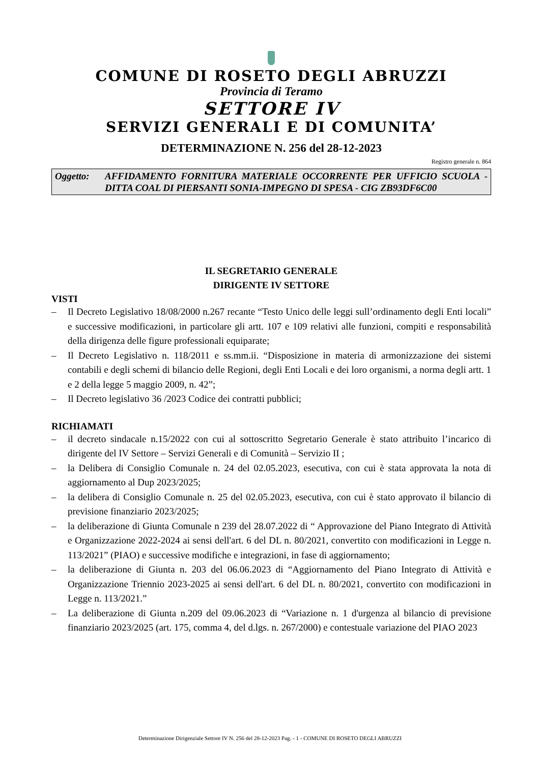COMUNE DI ROSETO DEGLI ABRUZZI
Provincia di Teramo
SETTORE IV
SERVIZI GENERALI E DI COMUNITA’
DETERMINAZIONE N. 256 del 28-12-2023
Registro generale n. 864
Oggetto: AFFIDAMENTO FORNITURA MATERIALE OCCORRENTE PER UFFICIO SCUOLA - DITTA COAL DI PIERSANTI SONIA-IMPEGNO DI SPESA - CIG ZB93DF6C00
IL SEGRETARIO GENERALE
DIRIGENTE IV SETTORE
VISTI
– Il Decreto Legislativo 18/08/2000 n.267 recante “Testo Unico delle leggi sull’ordinamento degli Enti locali” e successive modificazioni, in particolare gli artt. 107 e 109 relativi alle funzioni, compiti e responsabilità della dirigenza delle figure professionali equiparate;
– Il Decreto Legislativo n. 118/2011 e ss.mm.ii. “Disposizione in materia di armonizzazione dei sistemi contabili e degli schemi di bilancio delle Regioni, degli Enti Locali e dei loro organismi, a norma degli artt. 1 e 2 della legge 5 maggio 2009, n. 42”;
– Il Decreto legislativo 36 /2023 Codice dei contratti pubblici;
RICHIAMATI
– il decreto sindacale n.15/2022 con cui al sottoscritto Segretario Generale è stato attribuito l’incarico di dirigente del IV Settore – Servizi Generali e di Comunità – Servizio II ;
– la Delibera di Consiglio Comunale n. 24 del 02.05.2023, esecutiva, con cui è stata approvata la nota di aggiornamento al Dup 2023/2025;
– la delibera di Consiglio Comunale n. 25 del 02.05.2023, esecutiva, con cui è stato approvato il bilancio di previsione finanziario 2023/2025;
– la deliberazione di Giunta Comunale n 239 del 28.07.2022 di “ Approvazione del Piano Integrato di Attività e Organizzazione 2022-2024 ai sensi dell'art. 6 del DL n. 80/2021, convertito con modificazioni in Legge n. 113/2021” (PIAO) e successive modifiche e integrazioni, in fase di aggiornamento;
– la deliberazione di Giunta n. 203 del 06.06.2023 di “Aggiornamento del Piano Integrato di Attività e Organizzazione Triennio 2023-2025 ai sensi dell'art. 6 del DL n. 80/2021, convertito con modificazioni in Legge n. 113/2021.”
– La deliberazione di Giunta n.209 del 09.06.2023 di “Variazione n. 1 d'urgenza al bilancio di previsione finanziario 2023/2025 (art. 175, comma 4, del d.lgs. n. 267/2000) e contestuale variazione del PIAO 2023
Determinazione Dirigenziale Settore IV N. 256 del 28-12-2023 Pag. - 1 - COMUNE DI ROSETO DEGLI ABRUZZI